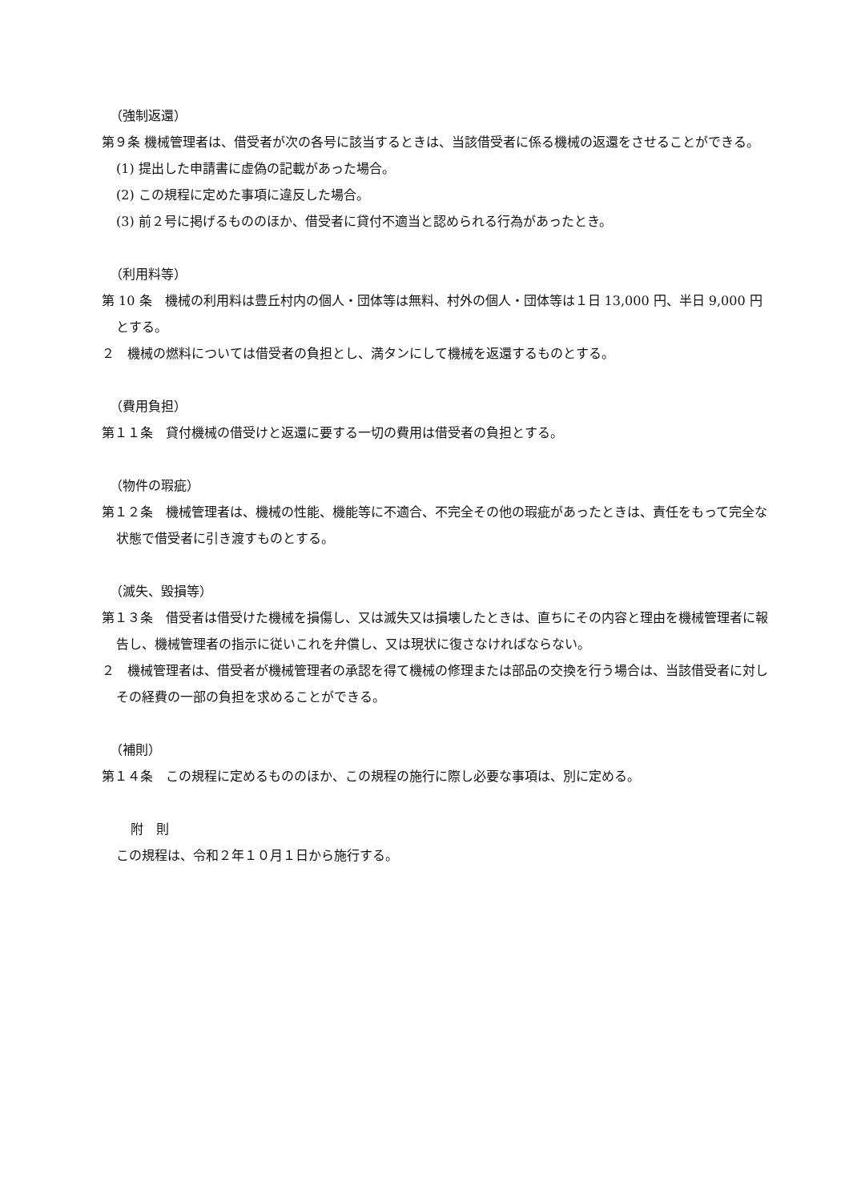（強制返還）
第９条 機械管理者は、借受者が次の各号に該当するときは、当該借受者に係る機械の返還をさせることができる。
(1) 提出した申請書に虚偽の記載があった場合。
(2) この規程に定めた事項に違反した場合。
(3) 前２号に掲げるもののほか、借受者に貸付不適当と認められる行為があったとき。
（利用料等）
第 10 条　機械の利用料は豊丘村内の個人・団体等は無料、村外の個人・団体等は１日 13,000 円、半日 9,000 円とする。
２　機械の燃料については借受者の負担とし、満タンにして機械を返還するものとする。
（費用負担）
第１１条　貸付機械の借受けと返還に要する一切の費用は借受者の負担とする。
（物件の瑕疵）
第１２条　機械管理者は、機械の性能、機能等に不適合、不完全その他の瑕疵があったときは、責任をもって完全な状態で借受者に引き渡すものとする。
（滅失、毀損等）
第１３条　借受者は借受けた機械を損傷し、又は滅失又は損壊したときは、直ちにその内容と理由を機械管理者に報告し、機械管理者の指示に従いこれを弁償し、又は現状に復さなければならない。
２　機械管理者は、借受者が機械管理者の承認を得て機械の修理または部品の交換を行う場合は、当該借受者に対しその経費の一部の負担を求めることができる。
（補則）
第１４条　この規程に定めるもののほか、この規程の施行に際し必要な事項は、別に定める。
附　則
この規程は、令和２年１０月１日から施行する。